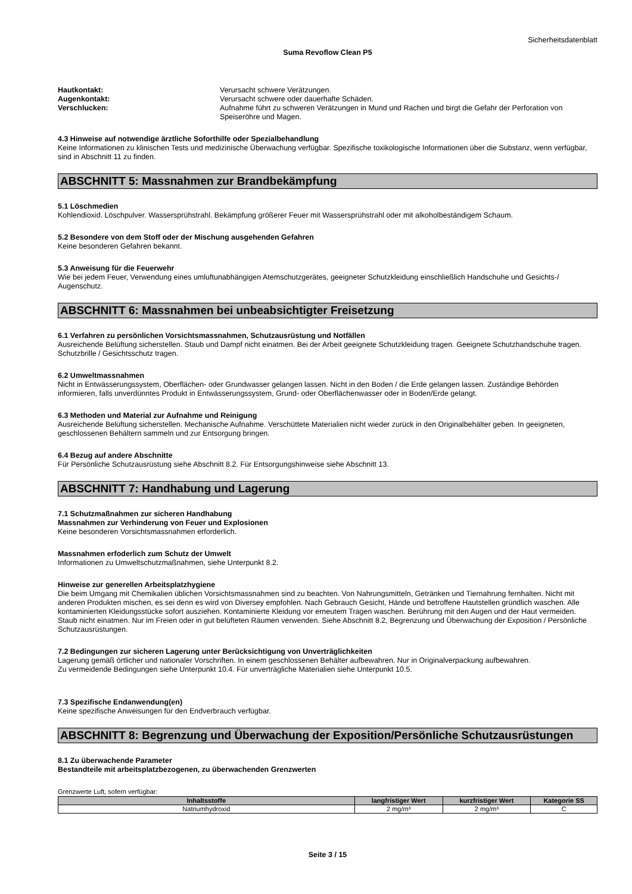Sicherheitsdatenblatt
Suma Revoflow Clean P5
Hautkontakt: Verursacht schwere Verätzungen. Augenkontakt: Verursacht schwere oder dauerhafte Schäden. Verschlucken: Aufnahme führt zu schweren Verätzungen in Mund und Rachen und birgt die Gefahr der Perforation von Speiseröhre und Magen.
4.3 Hinweise auf notwendige ärztliche Soforthilfe oder Spezialbehandlung
Keine Informationen zu klinischen Tests und medizinische Überwachung verfügbar. Spezifische toxikologische Informationen über die Substanz, wenn verfügbar, sind in Abschnitt 11 zu finden.
ABSCHNITT 5: Massnahmen zur Brandbekämpfung
5.1 Löschmedien
Kohlendioxid. Löschpulver. Wassersprühstrahl. Bekämpfung größerer Feuer mit Wassersprühstrahl oder mit alkoholbeständigem Schaum.
5.2 Besondere von dem Stoff oder der Mischung ausgehenden Gefahren
Keine besonderen Gefahren bekannt.
5.3 Anweisung für die Feuerwehr
Wie bei jedem Feuer, Verwendung eines umluftunabhängigen Atemschutzgerätes, geeigneter Schutzkleidung einschließlich Handschuhe und Gesichts-/ Augenschutz.
ABSCHNITT 6: Massnahmen bei unbeabsichtigter Freisetzung
6.1 Verfahren zu persönlichen Vorsichtsmassnahmen, Schutzausrüstung und Notfällen
Ausreichende Belüftung sicherstellen. Staub und Dampf nicht einatmen. Bei der Arbeit geeignete Schutzkleidung tragen. Geeignete Schutzhandschuhe tragen. Schutzbrille / Gesichtsschutz tragen.
6.2 Umweltmassnahmen
Nicht in Entwässerungssystem, Oberflächen- oder Grundwasser gelangen lassen. Nicht in den Boden / die Erde gelangen lassen. Zuständige Behörden informieren, falls unverdünntes Produkt in Entwässerungssystem, Grund- oder Oberflächenwasser oder in Boden/Erde gelangt.
6.3 Methoden und Material zur Aufnahme und Reinigung
Ausreichende Belüftung sicherstellen. Mechanische Aufnahme. Verschüttete Materialien nicht wieder zurück in den Originalbehälter geben. In geeigneten, geschlossenen Behältern sammeln und zur Entsorgung bringen.
6.4 Bezug auf andere Abschnitte
Für Persönliche Schutzausrüstung siehe Abschnitt 8.2. Für Entsorgungshinweise siehe Abschnitt 13.
ABSCHNITT 7: Handhabung und Lagerung
7.1 Schutzmaßnahmen zur sicheren Handhabung
Massnahmen zur Verhinderung von Feuer und Explosionen
Keine besonderen Vorsichtsmassnahmen erforderlich.
Massnahmen erfoderlich zum Schutz der Umwelt
Informationen zu Umweltschutzmaßnahmen, siehe Unterpunkt 8.2.
Hinweise zur generellen Arbeitsplatzhygiene
Die beim Umgang mit Chemikalien üblichen Vorsichtsmassnahmen sind zu beachten. Von Nahrungsmitteln, Getränken und Tiernahrung fernhalten. Nicht mit anderen Produkten mischen, es sei denn es wird von Diversey empfohlen. Nach Gebrauch Gesicht, Hände und betroffene Hautstellen gründlich waschen. Alle kontaminierten Kleidungsstücke sofort ausziehen. Kontaminierte Kleidung vor erneutem Tragen waschen. Berührung mit den Augen und der Haut vermeiden. Staub nicht einatmen. Nur im Freien oder in gut belüfteten Räumen verwenden. Siehe Abschnitt 8.2, Begrenzung und Überwachung der Exposition / Persönliche Schutzausrüstungen.
7.2 Bedingungen zur sicheren Lagerung unter Berücksichtigung von Unverträglichkeiten
Lagerung gemäß örtlicher und nationaler Vorschriften. In einem geschlossenen Behälter aufbewahren. Nur in Originalverpackung aufbewahren.
Zu vermeidende Bedingungen siehe Unterpunkt 10.4. Für unverträgliche Materialien siehe Unterpunkt 10.5.
7.3 Spezifische Endanwendung(en)
Keine spezifische Anweisungen für den Endverbrauch verfügbar.
ABSCHNITT 8: Begrenzung und Überwachung der Exposition/Persönliche Schutzausrüstungen
8.1 Zu überwachende Parameter
Bestandteile mit arbeitsplatzbezogenen, zu überwachenden Grenzwerten
Grenzwerte Luft, sofern verfügbar:
| Inhaltsstoffe | langfristiger Wert | kurzfristiger Wert | Kategorie SS |
| --- | --- | --- | --- |
| Natriumhydroxid | 2 mg/m³ | 2 mg/m³ | C |
Seite 3 / 15